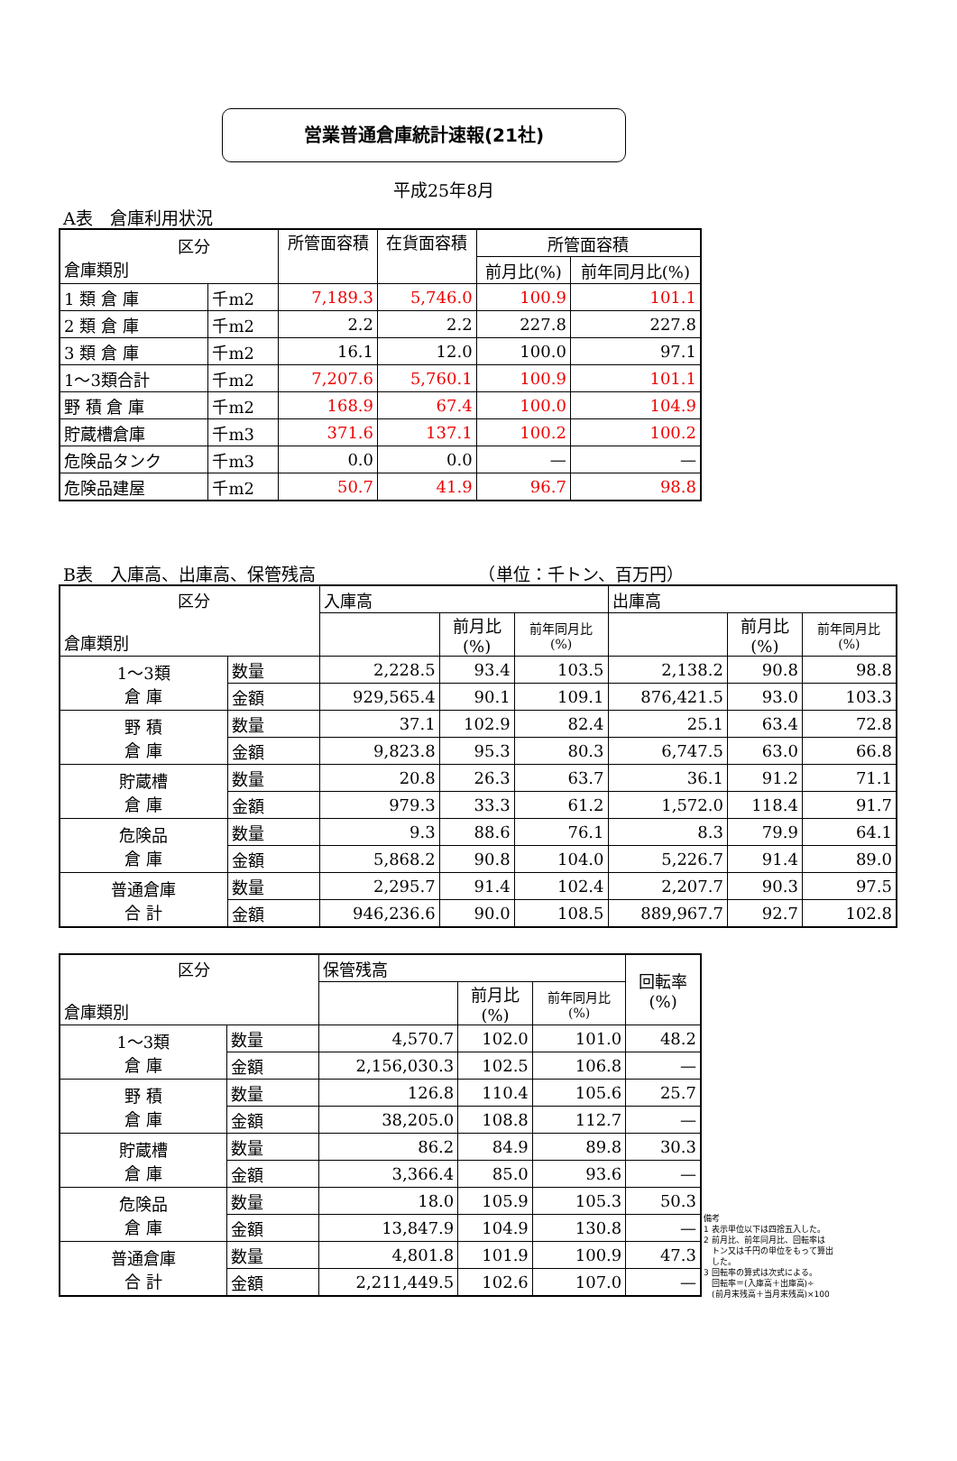営業普通倉庫統計速報(21社)
平成25年8月
A表　倉庫利用状況
| 区分 倉庫類別 | | 所管面容積 | 在貨面容積 | 所管面容積 | |
| --- | --- | --- | --- | --- | --- |
| | | | | 前月比(%) | 前年同月比(%) |
| 1 類 倉 庫 | 千m2 | 7,189.3 | 5,746.0 | 100.9 | 101.1 |
| 2 類 倉 庫 | 千m2 | 2.2 | 2.2 | 227.8 | 227.8 |
| 3 類 倉 庫 | 千m2 | 16.1 | 12.0 | 100.0 | 97.1 |
| 1～3類合計 | 千m2 | 7,207.6 | 5,760.1 | 100.9 | 101.1 |
| 野 積 倉 庫 | 千m2 | 168.9 | 67.4 | 100.0 | 104.9 |
| 貯蔵槽倉庫 | 千m3 | 371.6 | 137.1 | 100.2 | 100.2 |
| 危険品タンク | 千m3 | 0.0 | 0.0 | — | — |
| 危険品建屋 | 千m2 | 50.7 | 41.9 | 96.7 | 98.8 |
B表　入庫高、出庫高、保管残高　　　　　　　　　　（単位：千トン、百万円）
| 区分 倉庫類別 | | 入庫高 | | | 出庫高 | | |
| --- | --- | --- | --- | --- | --- | --- | --- |
| | | | 前月比 (%) | 前年同月比 (%) | | 前月比 (%) | 前年同月比 (%) |
| 1～3類 倉 庫 | 数量 | 2,228.5 | 93.4 | 103.5 | 2,138.2 | 90.8 | 98.8 |
| | 金額 | 929,565.4 | 90.1 | 109.1 | 876,421.5 | 93.0 | 103.3 |
| 野 積 倉 庫 | 数量 | 37.1 | 102.9 | 82.4 | 25.1 | 63.4 | 72.8 |
| | 金額 | 9,823.8 | 95.3 | 80.3 | 6,747.5 | 63.0 | 66.8 |
| 貯蔵槽 倉 庫 | 数量 | 20.8 | 26.3 | 63.7 | 36.1 | 91.2 | 71.1 |
| | 金額 | 979.3 | 33.3 | 61.2 | 1,572.0 | 118.4 | 91.7 |
| 危険品 倉 庫 | 数量 | 9.3 | 88.6 | 76.1 | 8.3 | 79.9 | 64.1 |
| | 金額 | 5,868.2 | 90.8 | 104.0 | 5,226.7 | 91.4 | 89.0 |
| 普通倉庫 合 計 | 数量 | 2,295.7 | 91.4 | 102.4 | 2,207.7 | 90.3 | 97.5 |
| | 金額 | 946,236.6 | 90.0 | 108.5 | 889,967.7 | 92.7 | 102.8 |
| 区分 倉庫類別 | | 保管残高 | | | 回転率 (%) |
| --- | --- | --- | --- | --- | --- |
| | | | 前月比 (%) | 前年同月比 (%) | |
| 1～3類 倉 庫 | 数量 | 4,570.7 | 102.0 | 101.0 | 48.2 |
| | 金額 | 2,156,030.3 | 102.5 | 106.8 | — |
| 野 積 倉 庫 | 数量 | 126.8 | 110.4 | 105.6 | 25.7 |
| | 金額 | 38,205.0 | 108.8 | 112.7 | — |
| 貯蔵槽 倉 庫 | 数量 | 86.2 | 84.9 | 89.8 | 30.3 |
| | 金額 | 3,366.4 | 85.0 | 93.6 | — |
| 危険品 倉 庫 | 数量 | 18.0 | 105.9 | 105.3 | 50.3 |
| | 金額 | 13,847.9 | 104.9 | 130.8 | — |
| 普通倉庫 合 計 | 数量 | 4,801.8 | 101.9 | 100.9 | 47.3 |
| | 金額 | 2,211,449.5 | 102.6 | 107.0 | — |
備考
1 表示単位以下は四捨五入した。
2 前月比、前年同月比、回転率は
　トン又は千円の単位をもって算出
　した。
3 回転率の算式は次式による。
　回転率＝(入庫高＋出庫高)÷
　(前月末残高＋当月末残高)×100